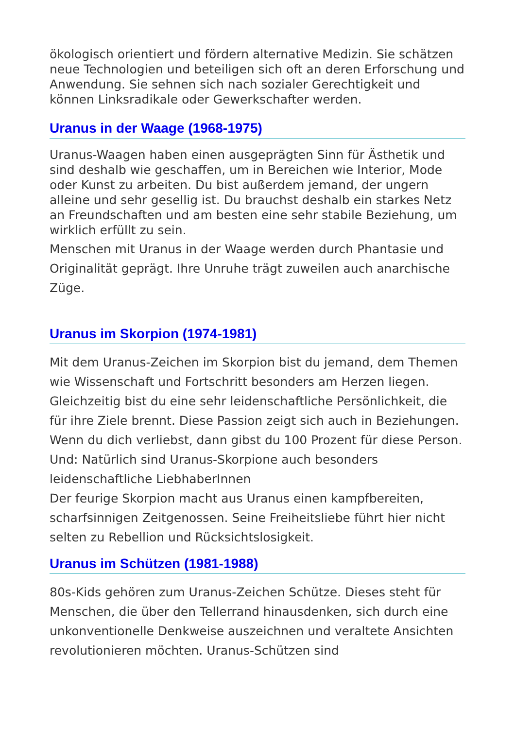ökologisch orientiert und fördern alternative Medizin. Sie schätzen neue Technologien und beteiligen sich oft an deren Erforschung und Anwendung. Sie sehnen sich nach sozialer Gerechtigkeit und können Linksradikale oder Gewerkschafter werden.
Uranus in der Waage (1968-1975)
Uranus-Waagen haben einen ausgeprägten Sinn für Ästhetik und sind deshalb wie geschaffen, um in Bereichen wie Interior, Mode oder Kunst zu arbeiten. Du bist außerdem jemand, der ungern alleine und sehr gesellig ist. Du brauchst deshalb ein starkes Netz an Freundschaften und am besten eine sehr stabile Beziehung, um wirklich erfüllt zu sein.
Menschen mit Uranus in der Waage werden durch Phantasie und Originalität geprägt. Ihre Unruhe trägt zuweilen auch anarchische Züge.
Uranus im Skorpion (1974-1981)
Mit dem Uranus-Zeichen im Skorpion bist du jemand, dem Themen wie Wissenschaft und Fortschritt besonders am Herzen liegen. Gleichzeitig bist du eine sehr leidenschaftliche Persönlichkeit, die für ihre Ziele brennt. Diese Passion zeigt sich auch in Beziehungen. Wenn du dich verliebst, dann gibst du 100 Prozent für diese Person. Und: Natürlich sind Uranus-Skorpione auch besonders leidenschaftliche LiebhaberInnen
Der feurige Skorpion macht aus Uranus einen kampfbereiten, scharfsinnigen Zeitgenossen. Seine Freiheitsliebe führt hier nicht selten zu Rebellion und Rücksichtslosigkeit.
Uranus im Schützen (1981-1988)
80s-Kids gehören zum Uranus-Zeichen Schütze. Dieses steht für Menschen, die über den Tellerrand hinausdenken, sich durch eine unkonventionelle Denkweise auszeichnen und veraltete Ansichten revolutionieren möchten. Uranus-Schützen sind